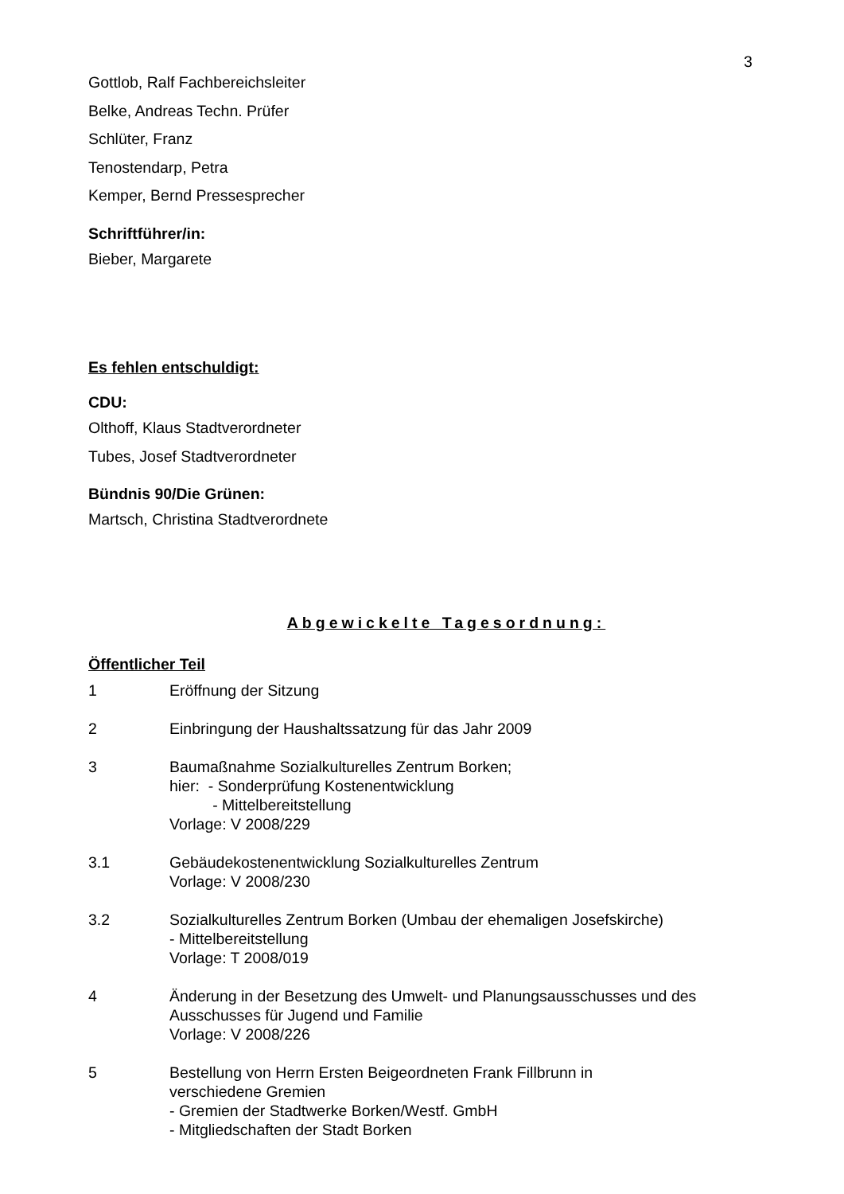3
Gottlob, Ralf Fachbereichsleiter
Belke, Andreas Techn. Prüfer
Schlüter, Franz
Tenostendarp, Petra
Kemper, Bernd Pressesprecher
Schriftführer/in:
Bieber, Margarete
Es fehlen entschuldigt:
CDU:
Olthoff, Klaus Stadtverordneter
Tubes, Josef Stadtverordneter
Bündnis 90/Die Grünen:
Martsch, Christina Stadtverordnete
Abgewickelte Tagesordnung:
Öffentlicher Teil
1 Eröffnung der Sitzung
2 Einbringung der Haushaltssatzung für das Jahr 2009
3 Baumaßnahme Sozialkulturelles Zentrum Borken;
hier: - Sonderprüfung Kostenentwicklung
- Mittelbereitstellung
Vorlage: V 2008/229
3.1 Gebäudekostenentwicklung Sozialkulturelles Zentrum
Vorlage: V 2008/230
3.2 Sozialkulturelles Zentrum Borken (Umbau der ehemaligen Josefskirche)
- Mittelbereitstellung
Vorlage: T 2008/019
4 Änderung in der Besetzung des Umwelt- und Planungsausschusses und des Ausschusses für Jugend und Familie
Vorlage: V 2008/226
5 Bestellung von Herrn Ersten Beigeordneten Frank Fillbrunn in
verschiedene Gremien
- Gremien der Stadtwerke Borken/Westf. GmbH
- Mitgliedschaften der Stadt Borken